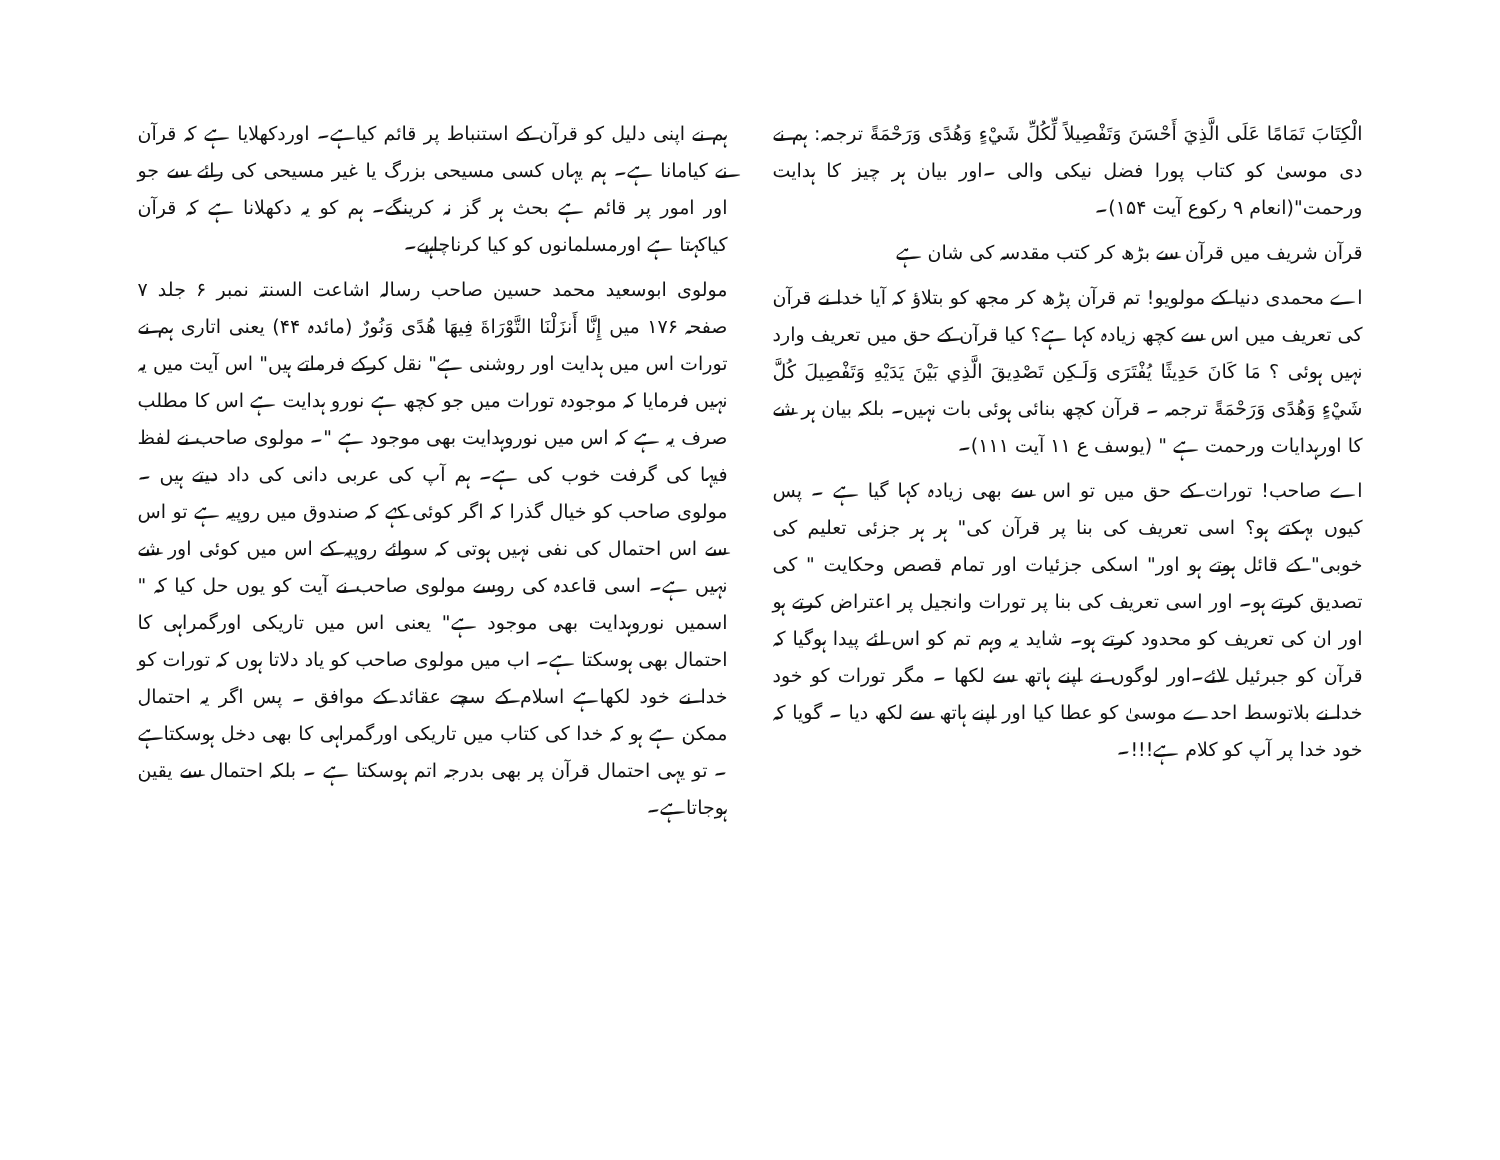الْكِتَابَ تَمَامًا عَلَى الَّذِيَ أَحْسَنَ وَتَفْصِيلاً لِّكُلِّ شَيْءٍ وَهُدًى وَرَحْمَةً ترجمہ: ہم نے دی موسیٰ کو کتاب پورا فضل نیکی والی ۔اور بیان ہر چیز کا ہدایت ورحمت"(انعام ۹ رکوع آیت ۱۵۴)۔
قرآن شریف میں قرآن سے بڑھ کر کتب مقدسہ کی شان ہے
اے محمدی دنیا کے مولویو! تم قرآن پڑھ کر مجھ کو بتلاؤ کہ آیا خدا نے قرآن کی تعریف میں اس سے کچھ زیادہ کہا ہے؟ کیا قرآن کے حق میں تعریف وارد نہیں ہوئی ؟ مَا كَانَ حَدِيثًا يُفْتَرَى وَلَـكِن تَصْدِيقَ الَّذِي بَيْنَ يَدَيْهِ وَتَفْصِيلَ كُلَّ شَيْءٍ وَهُدًى وَرَحْمَةً ترجمہ ۔ قرآن کچھ بنائی ہوئی بات نہیں۔ بلکہ بیان ہر شے کا اورہدایات ورحمت ہے " (یوسف ع ۱۱ آیت ۱۱۱)۔
اے صاحب! تورات کے حق میں تو اس سے بھی زیادہ کہا گیا ہے ۔ پس کیوں بہکتے ہو؟ اسی تعریف کی بنا پر قرآن کی" ہر ہر جزئی تعلیم کی خوبی" کے قائل ہوتے ہو اور" اسکی جزئیات اور تمام قصص وحکایت " کی تصدیق کرتے ہو۔ اور اسی تعریف کی بنا پر تورات وانجیل پر اعتراض کرتے ہو اور ان کی تعریف کو محدود کرتے ہو۔ شاید یہ وہم تم کو اس لئے پیدا ہوگیا کہ قرآن کو جبرئیل لائے۔اور لوگوں نے اپنے ہاتھ سے لکھا ۔ مگر تورات کو خود خدا نے بلاتوسط احدے موسیٰ کو عطا کیا اور اپنے ہاتھ سے لکھ دیا ۔ گویا کہ خود خدا پر آپ کو کلام ہے!!!۔
ہم نے اپنی دلیل کو قرآن کے استنباط پر قائم کیاہے۔ اوردکھلایا ہے کہ قرآن نے کیامانا ہے۔ ہم یہاں کسی مسیحی بزرگ یا غیر مسیحی کی رائے سے جو اور امور پر قائم ہے بحث ہر گز نہ کرینگے۔ ہم کو یہ دکھلانا ہے کہ قرآن کیاکہتا ہے اورمسلمانوں کو کیا کرناچاہیے۔
مولوی ابوسعید محمد حسین صاحب رسالہ اشاعت السنتہ نمبر ۶ جلد ۷ صفحہ ۱۷۶ میں إِنَّا أَنزَلْنَا التَّوْرَاةَ فِيهَا هُدًى وَنُورٌ (مائدہ ۴۴) یعنی اتاری ہم نے تورات اس میں ہدایت اور روشنی ہے" نقل کرکے فرماتے ہیں" اس آیت میں یہ نہیں فرمایا کہ موجودہ تورات میں جو کچھ ہے نورو ہدایت ہے اس کا مطلب صرف یہ ہے کہ اس میں نوروہدایت بھی موجود ہے "۔ مولوی صاحب نے لفظ فیہا کی گرفت خوب کی ہے۔ ہم آپ کی عربی دانی کی داد دیتے ہیں ۔ مولوی صاحب کو خیال گذرا کہ اگر کوئی کہے کہ صندوق میں روپیہ ہے تو اس سے اس احتمال کی نفی نہیں ہوتی کہ سوائے روپیہ کے اس میں کوئی اور شے نہیں ہے۔ اسی قاعدہ کی روسے مولوی صاحب نے آیت کو یوں حل کیا کہ " اسمیں نوروہدایت بھی موجود ہے" یعنی اس میں تاریکی اورگمراہی کا احتمال بھی ہوسکتا ہے۔ اب میں مولوی صاحب کو یاد دلاتا ہوں کہ تورات کو خدا نے خود لکھاہے اسلام کے سچے عقائد کے موافق ۔ پس اگر یہ احتمال ممکن ہے ہو کہ خدا کی کتاب میں تاریکی اورگمراہی کا بھی دخل ہوسکتاہے ۔ تو یہی احتمال قرآن پر بھی بدرجہ اتم ہوسکتا ہے ۔ بلکہ احتمال سے یقین ہوجاتاہے۔